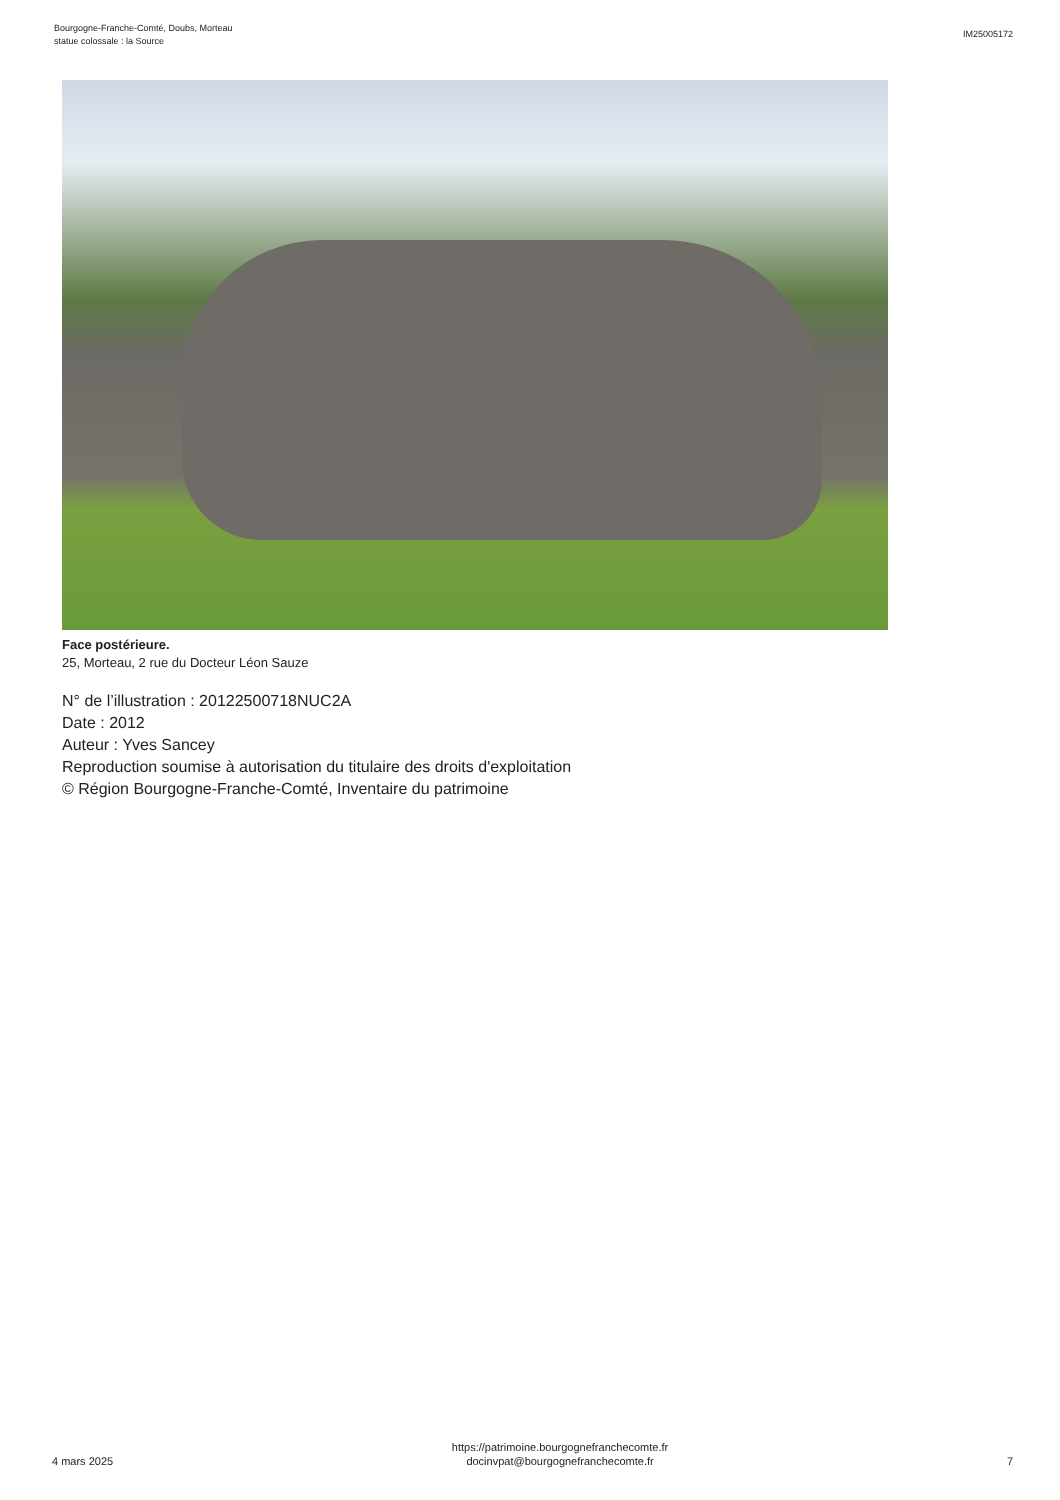Bourgogne-Franche-Comté, Doubs, Morteau
statue colossale : la Source
IM25005172
Face postérieure.
25, Morteau, 2 rue du Docteur Léon Sauze
N° de l’illustration : 20122500718NUC2A
Date : 2012
Auteur : Yves Sancey
Reproduction soumise à autorisation du titulaire des droits d'exploitation
© Région Bourgogne-Franche-Comté, Inventaire du patrimoine
4 mars 2025
https://patrimoine.bourgognefranchecomte.fr
docinvpat@bourgognefranchecomte.fr
7